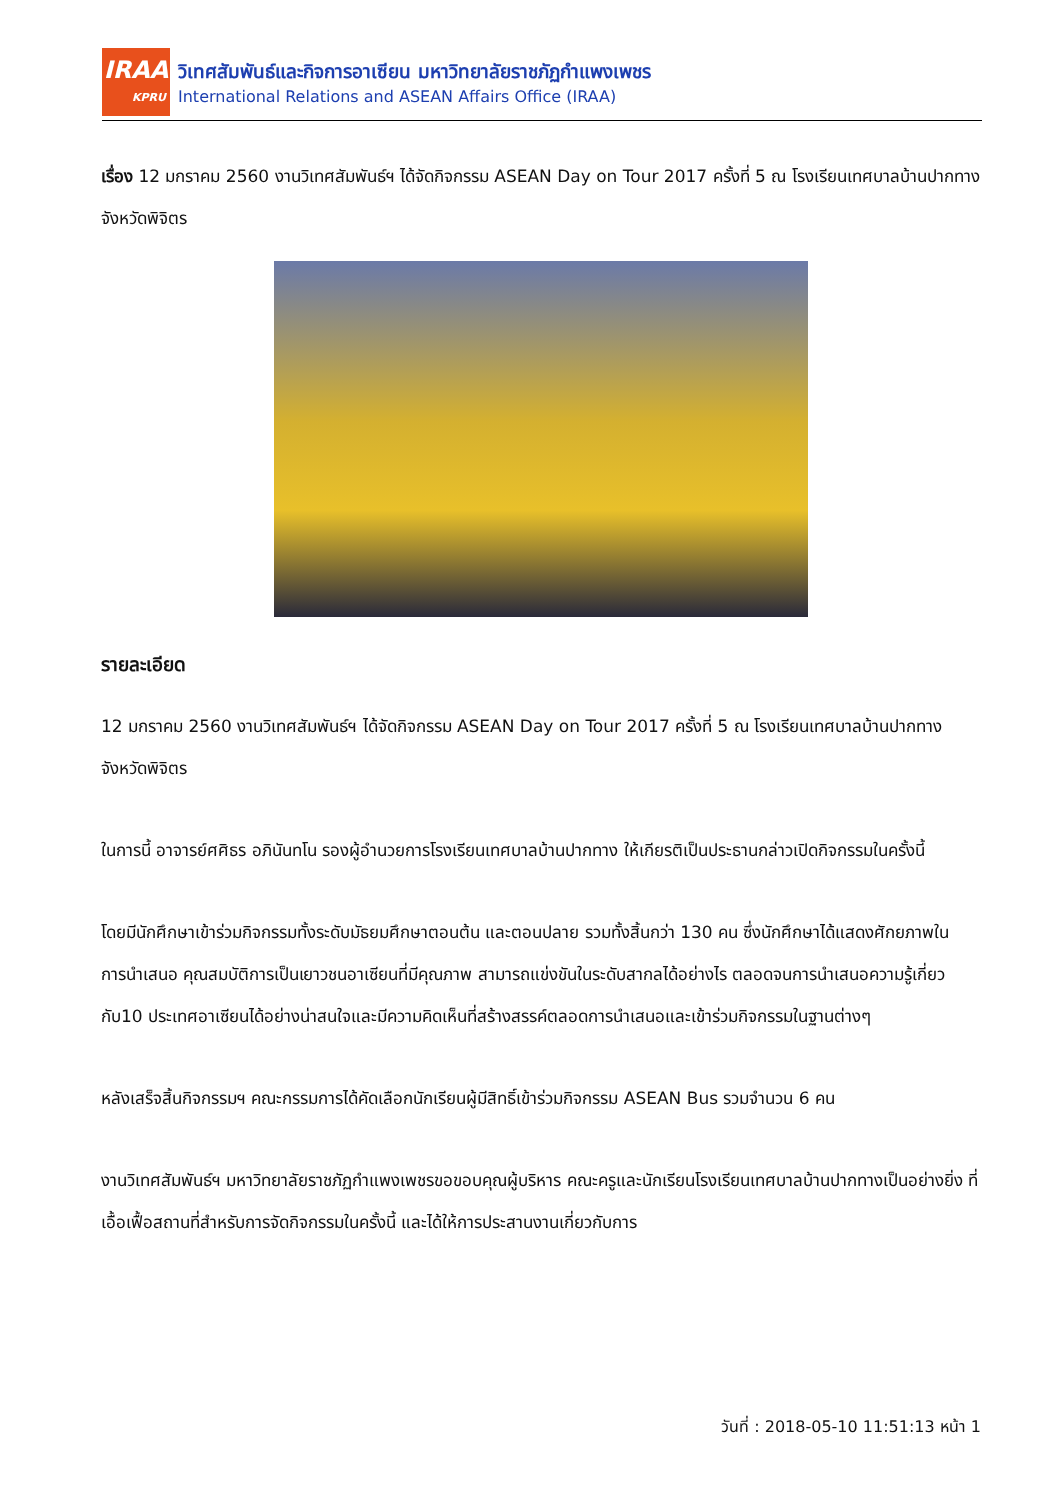IRAA
KPRU
วิเทศสัมพันธ์และกิจการอาเซียน มหาวิทยาลัยราชภัฏกำแพงเพชร
International Relations and ASEAN Affairs Office (IRAA)
เรื่อง 12 มกราคม 2560 งานวิเทศสัมพันธ์ฯ ได้จัดกิจกรรม ASEAN Day on Tour 2017 ครั้งที่ 5 ณ โรงเรียนเทศบาลบ้านปากทาง จังหวัดพิจิตร
รายละเอียด
12 มกราคม 2560 งานวิเทศสัมพันธ์ฯ ได้จัดกิจกรรม ASEAN Day on Tour 2017 ครั้งที่ 5 ณ โรงเรียนเทศบาลบ้านปากทาง จังหวัดพิจิตร
ในการนี้ อาจารย์ศศิธร อภินันทโน รองผู้อำนวยการโรงเรียนเทศบาลบ้านปากทาง ให้เกียรติเป็นประธานกล่าวเปิดกิจกรรมในครั้งนี้
โดยมีนักศึกษาเข้าร่วมกิจกรรมทั้งระดับมัธยมศึกษาตอนต้น และตอนปลาย รวมทั้งสิ้นกว่า 130 คน ซึ่งนักศึกษาได้แสดงศักยภาพในการนำเสนอ คุณสมบัติการเป็นเยาวชนอาเซียนที่มีคุณภาพ สามารถแข่งขันในระดับสากลได้อย่างไร ตลอดจนการนำเสนอความรู้เกี่ยวกับ10 ประเทศอาเซียนได้อย่างน่าสนใจและมีความคิดเห็นที่สร้างสรรค์ตลอดการนำเสนอและเข้าร่วมกิจกรรมในฐานต่างๆ
หลังเสร็จสิ้นกิจกรรมฯ คณะกรรมการได้คัดเลือกนักเรียนผู้มีสิทธิ์เข้าร่วมกิจกรรม ASEAN Bus รวมจำนวน 6 คน
งานวิเทศสัมพันธ์ฯ มหาวิทยาลัยราชภัฏกำแพงเพชรขอขอบคุณผู้บริหาร คณะครูและนักเรียนโรงเรียนเทศบาลบ้านปากทางเป็นอย่างยิ่ง ที่เอื้อเฟื้อสถานที่สำหรับการจัดกิจกรรมในครั้งนี้ และได้ให้การประสานงานเกี่ยวกับการ
วันที่ : 2018-05-10 11:51:13 หน้า 1